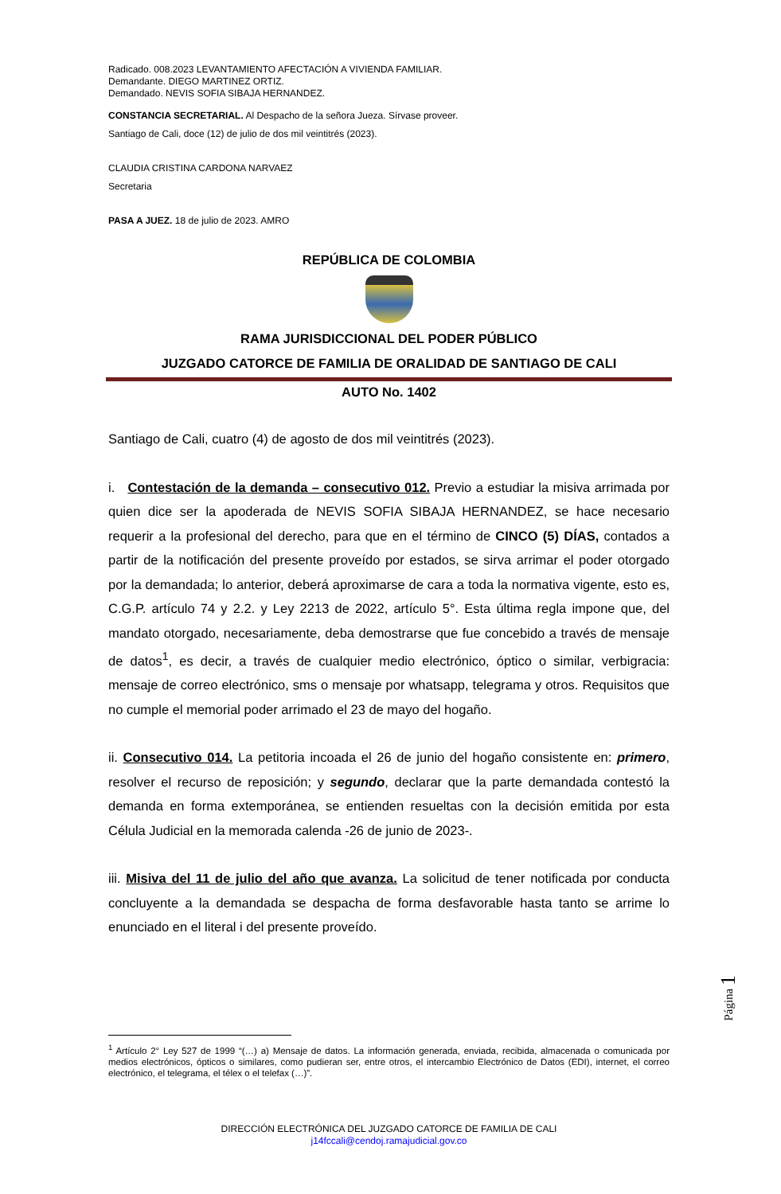Radicado. 008.2023 LEVANTAMIENTO AFECTACIÓN A VIVIENDA FAMILIAR.
Demandante. DIEGO MARTINEZ ORTIZ.
Demandado. NEVIS SOFIA SIBAJA HERNANDEZ.
CONSTANCIA SECRETARIAL. Al Despacho de la señora Jueza. Sírvase proveer.
Santiago de Cali, doce (12) de julio de dos mil veintitrés (2023).
CLAUDIA CRISTINA CARDONA NARVAEZ
Secretaria
PASA A JUEZ. 18 de julio de 2023. AMRO
REPÚBLICA DE COLOMBIA
RAMA JURISDICCIONAL DEL PODER PÚBLICO
JUZGADO CATORCE DE FAMILIA DE ORALIDAD DE SANTIAGO DE CALI
AUTO No. 1402
Santiago de Cali, cuatro (4) de agosto de dos mil veintitrés (2023).
i. Contestación de la demanda – consecutivo 012. Previo a estudiar la misiva arrimada por quien dice ser la apoderada de NEVIS SOFIA SIBAJA HERNANDEZ, se hace necesario requerir a la profesional del derecho, para que en el término de CINCO (5) DÍAS, contados a partir de la notificación del presente proveído por estados, se sirva arrimar el poder otorgado por la demandada; lo anterior, deberá aproximarse de cara a toda la normativa vigente, esto es, C.G.P. artículo 74 y 2.2. y Ley 2213 de 2022, artículo 5°. Esta última regla impone que, del mandato otorgado, necesariamente, deba demostrarse que fue concebido a través de mensaje de datos<sup>1</sup>, es decir, a través de cualquier medio electrónico, óptico o similar, verbigracia: mensaje de correo electrónico, sms o mensaje por whatsapp, telegrama y otros. Requisitos que no cumple el memorial poder arrimado el 23 de mayo del hogaño.
ii. Consecutivo 014. La petitoria incoada el 26 de junio del hogaño consistente en: primero, resolver el recurso de reposición; y segundo, declarar que la parte demandada contestó la demanda en forma extemporánea, se entienden resueltas con la decisión emitida por esta Célula Judicial en la memorada calenda -26 de junio de 2023-.
iii. Misiva del 11 de julio del año que avanza. La solicitud de tener notificada por conducta concluyente a la demandada se despacha de forma desfavorable hasta tanto se arrime lo enunciado en el literal i del presente proveído.
<sup>1</sup> Artículo 2° Ley 527 de 1999 “(…) a) Mensaje de datos. La información generada, enviada, recibida, almacenada o comunicada por medios electrónicos, ópticos o similares, como pudieran ser, entre otros, el intercambio Electrónico de Datos (EDI), internet, el correo electrónico, el telegrama, el télex o el telefax (…)”.
DIRECCIÓN ELECTRÓNICA DEL JUZGADO CATORCE DE FAMILIA DE CALI
j14fccali@cendoj.ramajudicial.gov.co
Página 1